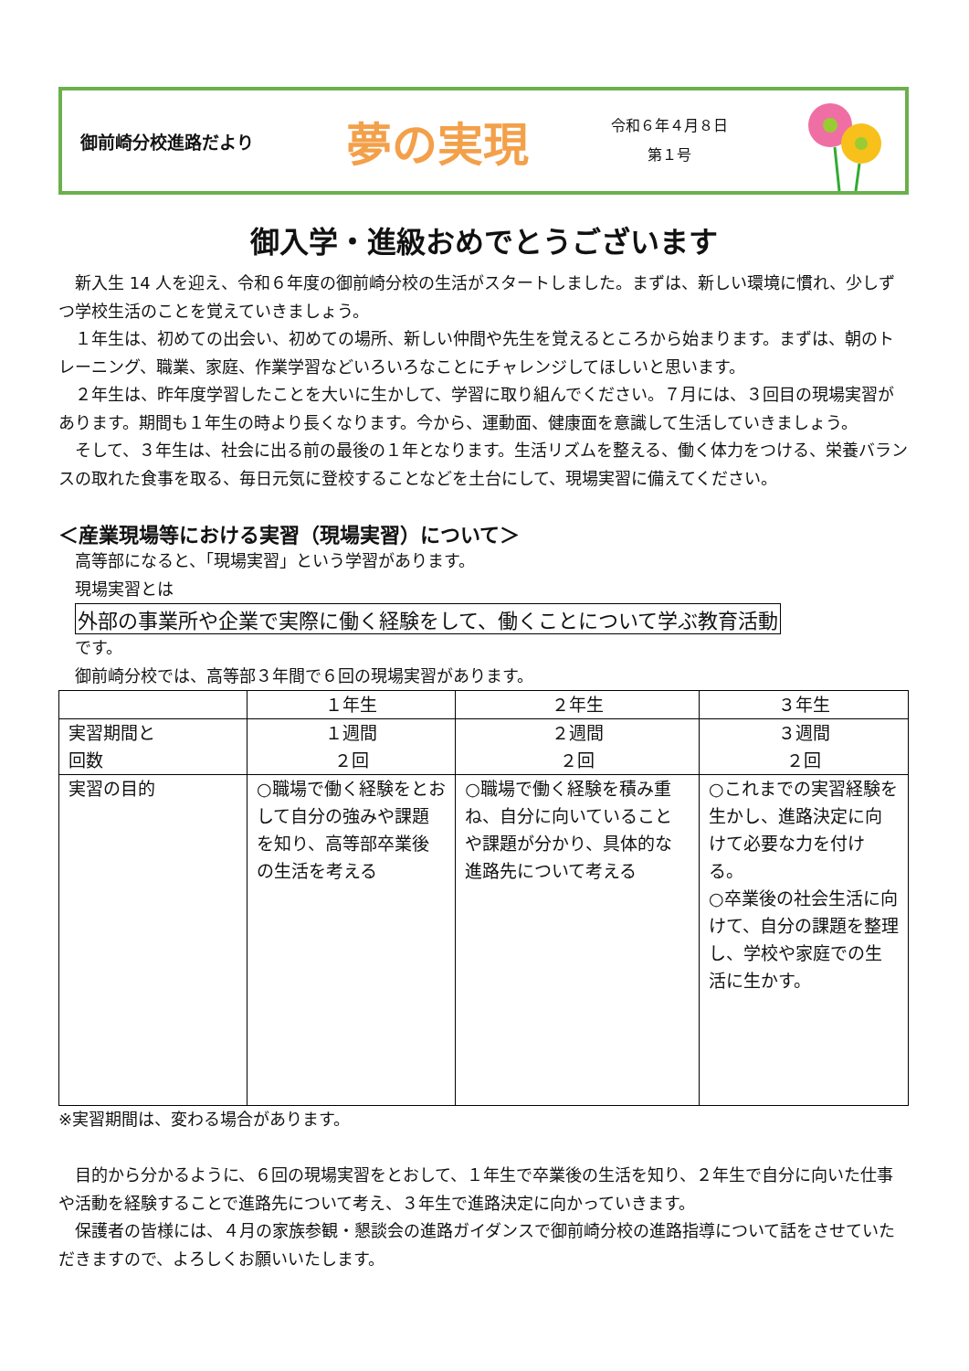御前崎分校進路だより
夢の実現
令和６年４月８日
第１号
御入学・進級おめでとうございます
　新入生 14 人を迎え、令和６年度の御前崎分校の生活がスタートしました。まずは、新しい環境に慣れ、少しずつ学校生活のことを覚えていきましょう。
　１年生は、初めての出会い、初めての場所、新しい仲間や先生を覚えるところから始まります。まずは、朝のトレーニング、職業、家庭、作業学習などいろいろなことにチャレンジしてほしいと思います。
　２年生は、昨年度学習したことを大いに生かして、学習に取り組んでください。７月には、３回目の現場実習があります。期間も１年生の時より長くなります。今から、運動面、健康面を意識して生活していきましょう。
　そして、３年生は、社会に出る前の最後の１年となります。生活リズムを整える、働く体力をつける、栄養バランスの取れた食事を取る、毎日元気に登校することなどを土台にして、現場実習に備えてください。
＜産業現場等における実習（現場実習）について＞
　高等部になると、「現場実習」という学習があります。
　現場実習とは
外部の事業所や企業で実際に働く経験をして、働くことについて学ぶ教育活動
　です。
　御前崎分校では、高等部３年間で６回の現場実習があります。
| | １年生 | ２年生 | ３年生 |
| --- | --- | --- | --- |
| 実習期間と 回数 | １週間 ２回 | ２週間 ２回 | ３週間 ２回 |
| 実習の目的 | ○職場で働く経験をとおして自分の強みや課題を知り、高等部卒業後の生活を考える | ○職場で働く経験を積み重ね、自分に向いていることや課題が分かり、具体的な進路先について考える | ○これまでの実習経験を生かし、進路決定に向けて必要な力を付ける。 ○卒業後の社会生活に向けて、自分の課題を整理し、学校や家庭での生活に生かす。 |
※実習期間は、変わる場合があります。
　目的から分かるように、６回の現場実習をとおして、１年生で卒業後の生活を知り、２年生で自分に向いた仕事や活動を経験することで進路先について考え、３年生で進路決定に向かっていきます。
　保護者の皆様には、４月の家族参観・懇談会の進路ガイダンスで御前崎分校の進路指導について話をさせていただきますので、よろしくお願いいたします。